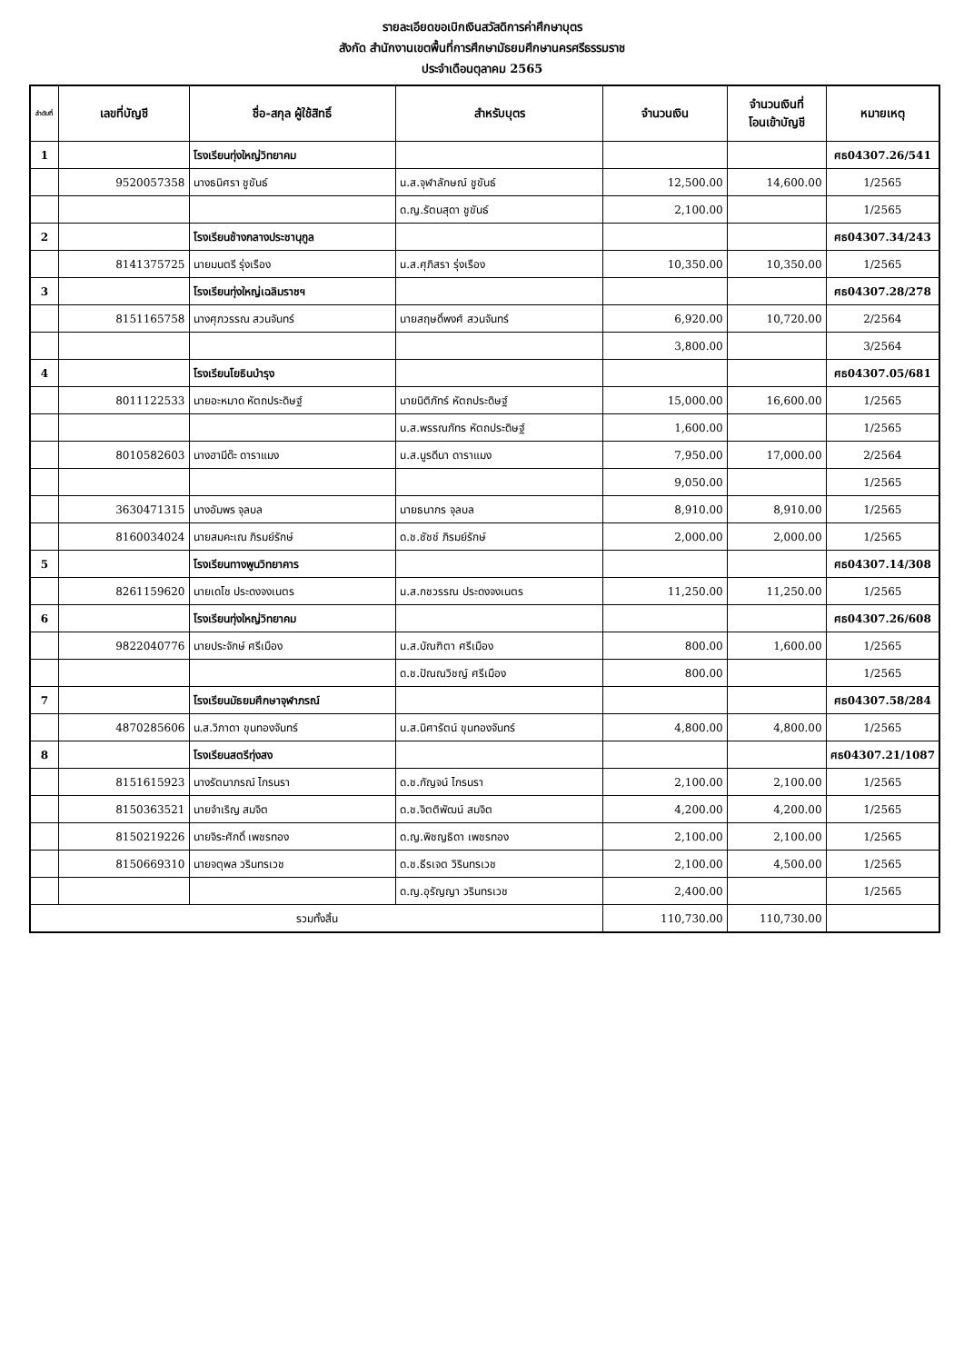รายละเอียดขอเบิกเงินสวัสดิการค่าศึกษาบุตร
สังกัด สำนักงานเขตพื้นที่การศึกษามัธยมศึกษานครศรีธรรมราช
ประจำเดือนตุลาคม 2565
| ลำดับที่ | เลขที่บัญชี | ชื่อ-สกุล ผู้ใช้สิทธิ์ | สำหรับบุตร | จำนวนเงิน | จำนวนเงินที่ โอนเข้าบัญชี | หมายเหตุ |
| --- | --- | --- | --- | --- | --- | --- |
| 1 | | โรงเรียนทุ่งใหญ่วิทยาคม | | | | ศธ04307.26/541 |
| | 9520057358 | นางธนิศรา ชูขันธ์ | น.ส.จุฬาลักษณ์ ชูขันธ์ | 12,500.00 | 14,600.00 | 1/2565 |
| | | | ด.ญ.รัตนสุดา ชูขันธ์ | 2,100.00 | | 1/2565 |
| 2 | | โรงเรียนช้างกลางประชานุกูล | | | | ศธ04307.34/243 |
| | 8141375725 | นายมนตรี รุ่งเรือง | น.ส.ศุภิสรา รุ่งเรือง | 10,350.00 | 10,350.00 | 1/2565 |
| 3 | | โรงเรียนทุ่งใหญ่เฉลิมราชฯ | | | | ศธ04307.28/278 |
| | 8151165758 | นางศุภวรรณ สวนจันทร์ | นายสฤษดิ์พงศ์ สวนจันทร์ | 6,920.00 | 10,720.00 | 2/2564 |
| | | | | 3,800.00 | | 3/2564 |
| 4 | | โรงเรียนโยธินบำรุง | | | | ศธ04307.05/681 |
| | 8011122533 | นายอะหมาด หัตถประดิษฐ์ | นายนิติภัทร์ หัตถประดิษฐ์ | 15,000.00 | 16,600.00 | 1/2565 |
| | | | น.ส.พรรณภัทร หัตถประดิษฐ์ | 1,600.00 | | 1/2565 |
| | 8010582603 | นางฮามีด๊ะ ดาราแมง | น.ส.นูรดีนา ดาราแมง | 7,950.00 | 17,000.00 | 2/2564 |
| | | | | 9,050.00 | | 1/2565 |
| | 3630471315 | นางอัมพร จุลบล | นายธนากร จุลบล | 8,910.00 | 8,910.00 | 1/2565 |
| | 8160034024 | นายสมคะเณ ภิรมย์รักษ์ | ด.ช.ชัชช์ ภิรมย์รักษ์ | 2,000.00 | 2,000.00 | 1/2565 |
| 5 | | โรงเรียนทางพูนวิทยาคาร | | | | ศธ04307.14/308 |
| | 8261159620 | นายเดโช ประดงจงเนตร | น.ส.กชวรรณ ประดงจงเนตร | 11,250.00 | 11,250.00 | 1/2565 |
| 6 | | โรงเรียนทุ่งใหญ่วิทยาคม | | | | ศธ04307.26/608 |
| | 9822040776 | นายประจักษ์ ศรีเมือง | น.ส.บัณฑิตา ศรีเมือง | 800.00 | 1,600.00 | 1/2565 |
| | | | ด.ช.ปัณณวิชญ์ ศรีเมือง | 800.00 | | 1/2565 |
| 7 | | โรงเรียนมัธยมศึกษาจุฬาภรณ์ | | | | ศธ04307.58/284 |
| | 4870285606 | น.ส.วิภาดา ขุนทองจันทร์ | น.ส.นิศารัตน์ ขุนทองจันทร์ | 4,800.00 | 4,800.00 | 1/2565 |
| 8 | | โรงเรียนสตรีทุ่งสง | | | | ศธ04307.21/1087 |
| | 8151615923 | นางรัตนาภรณ์ ไกรนรา | ด.ช.กัญจน์ ไกรนรา | 2,100.00 | 2,100.00 | 1/2565 |
| | 8150363521 | นายจำเริญ สมจิต | ด.ช.จิตติพัฒน์ สมจิต | 4,200.00 | 4,200.00 | 1/2565 |
| | 8150219226 | นายจิระศักดิ์ เพชรทอง | ด.ญ.พิชญธิดา เพชรทอง | 2,100.00 | 2,100.00 | 1/2565 |
| | 8150669310 | นายจตุพล วรินทรเวช | ด.ช.ธีรเจต วิรินทรเวช | 2,100.00 | 4,500.00 | 1/2565 |
| | | | ด.ญ.อุรัญญา วรินทรเวช | 2,400.00 | | 1/2565 |
| รวมทั้งสิ้น | | | | 110,730.00 | 110,730.00 | |